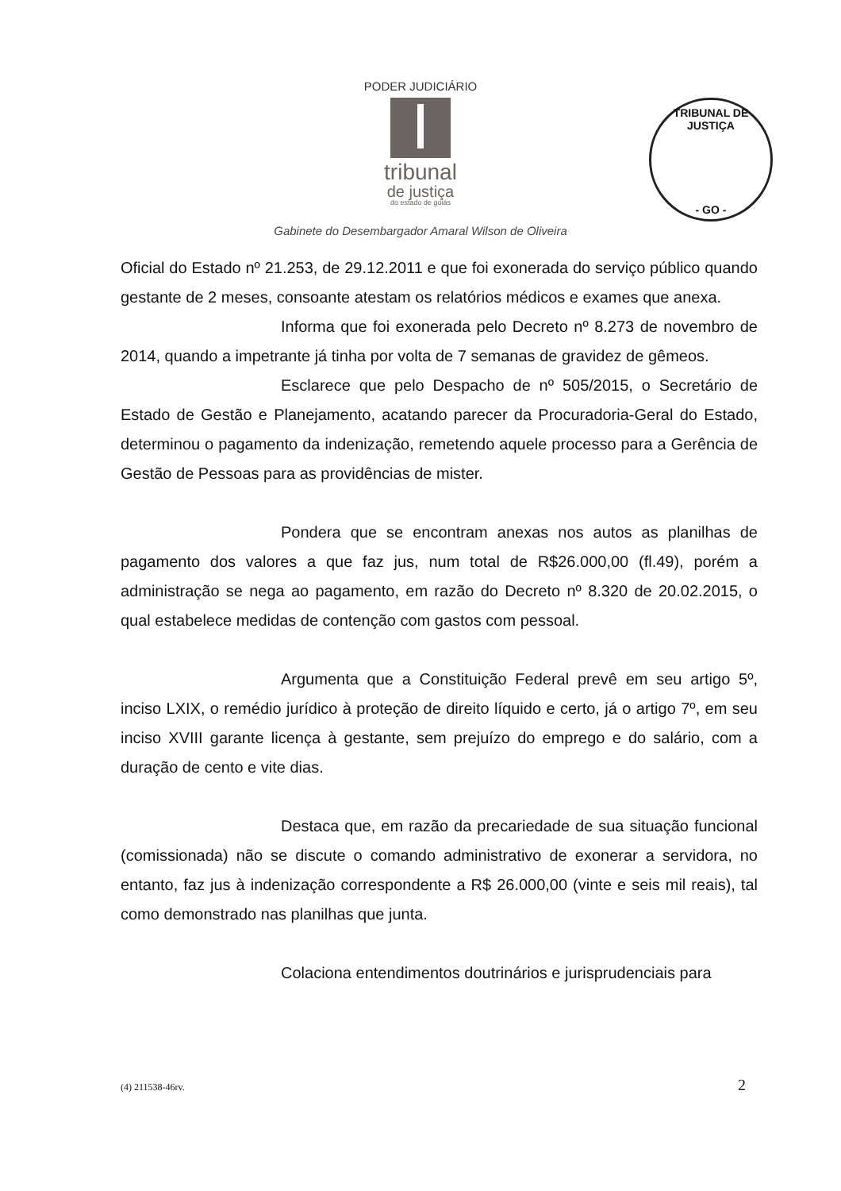PODER JUDICIÁRIO
tribunal
de justiça
do estado de goiás
TRIBUNAL DE JUSTIÇA
- GO -
Gabinete do Desembargador Amaral Wilson de Oliveira
Oficial do Estado nº 21.253, de 29.12.2011 e que foi exonerada do serviço público quando gestante de 2 meses, consoante atestam os relatórios médicos e exames que anexa.
Informa que foi exonerada pelo Decreto nº 8.273 de novembro de 2014, quando a impetrante já tinha por volta de 7 semanas de gravidez de gêmeos.
Esclarece que pelo Despacho de nº 505/2015, o Secretário de Estado de Gestão e Planejamento, acatando parecer da Procuradoria-Geral do Estado, determinou o pagamento da indenização, remetendo aquele processo para a Gerência de Gestão de Pessoas para as providências de mister.
Pondera que se encontram anexas nos autos as planilhas de pagamento dos valores a que faz jus, num total de R$26.000,00 (fl.49), porém a administração se nega ao pagamento, em razão do Decreto nº 8.320 de 20.02.2015, o qual estabelece medidas de contenção com gastos com pessoal.
Argumenta que a Constituição Federal prevê em seu artigo 5º, inciso LXIX, o remédio jurídico à proteção de direito líquido e certo, já o artigo 7º, em seu inciso XVIII garante licença à gestante, sem prejuízo do emprego e do salário, com a duração de cento e vite dias.
Destaca que, em razão da precariedade de sua situação funcional (comissionada) não se discute o comando administrativo de exonerar a servidora, no entanto, faz jus à indenização correspondente a R$ 26.000,00 (vinte e seis mil reais), tal como demonstrado nas planilhas que junta.
Colaciona entendimentos doutrinários e jurisprudenciais para
(4) 211538-46rv. 2